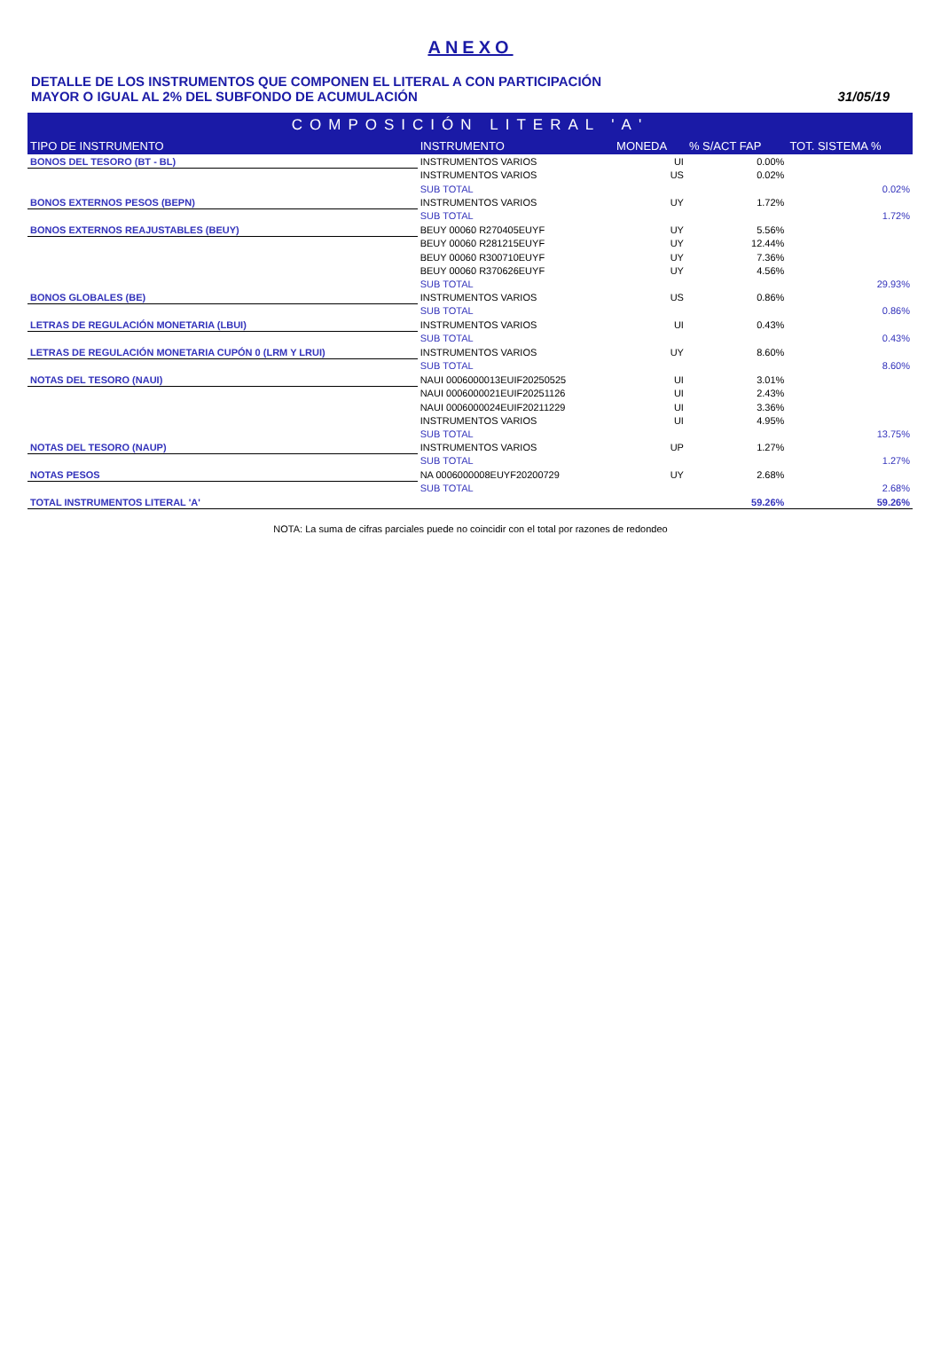ANEXO
DETALLE DE LOS INSTRUMENTOS QUE COMPONEN EL LITERAL A CON PARTICIPACIÓN
MAYOR O IGUAL AL 2% DEL SUBFONDO DE ACUMULACIÓN
31/05/19
| COMPOSICIÓN LITERAL 'A' | | | | |
| TIPO DE INSTRUMENTO | INSTRUMENTO | MONEDA | % S/ACT FAP | TOT. SISTEMA % |
| BONOS DEL TESORO (BT - BL) | INSTRUMENTOS VARIOS | UI | 0.00% | |
| | INSTRUMENTOS VARIOS | US | 0.02% | |
| | SUB TOTAL | | | 0.02% |
| BONOS EXTERNOS PESOS (BEPN) | INSTRUMENTOS VARIOS | UY | 1.72% | |
| | SUB TOTAL | | | 1.72% |
| BONOS EXTERNOS REAJUSTABLES (BEUY) | BEUY 00060 R270405EUYF | UY | 5.56% | |
| | BEUY 00060 R281215EUYF | UY | 12.44% | |
| | BEUY 00060 R300710EUYF | UY | 7.36% | |
| | BEUY 00060 R370626EUYF | UY | 4.56% | |
| | SUB TOTAL | | | 29.93% |
| BONOS GLOBALES (BE) | INSTRUMENTOS VARIOS | US | 0.86% | |
| | SUB TOTAL | | | 0.86% |
| LETRAS DE REGULACIÓN MONETARIA (LBUI) | INSTRUMENTOS VARIOS | UI | 0.43% | |
| | SUB TOTAL | | | 0.43% |
| LETRAS DE REGULACIÓN MONETARIA CUPÓN 0 (LRM Y LRUI) | INSTRUMENTOS VARIOS | UY | 8.60% | |
| | SUB TOTAL | | | 8.60% |
| NOTAS DEL TESORO (NAUI) | NAUI 0006000013EUIF20250525 | UI | 3.01% | |
| | NAUI 0006000021EUIF20251126 | UI | 2.43% | |
| | NAUI 0006000024EUIF20211229 | UI | 3.36% | |
| | INSTRUMENTOS VARIOS | UI | 4.95% | |
| | SUB TOTAL | | | 13.75% |
| NOTAS DEL TESORO (NAUP) | INSTRUMENTOS VARIOS | UP | 1.27% | |
| | SUB TOTAL | | | 1.27% |
| NOTAS PESOS | NA 0006000008EUYF20200729 | UY | 2.68% | |
| | SUB TOTAL | | | 2.68% |
| TOTAL INSTRUMENTOS LITERAL 'A' | | | 59.26% | 59.26% |
NOTA: La suma de cifras parciales puede no coincidir con el total por razones de redondeo